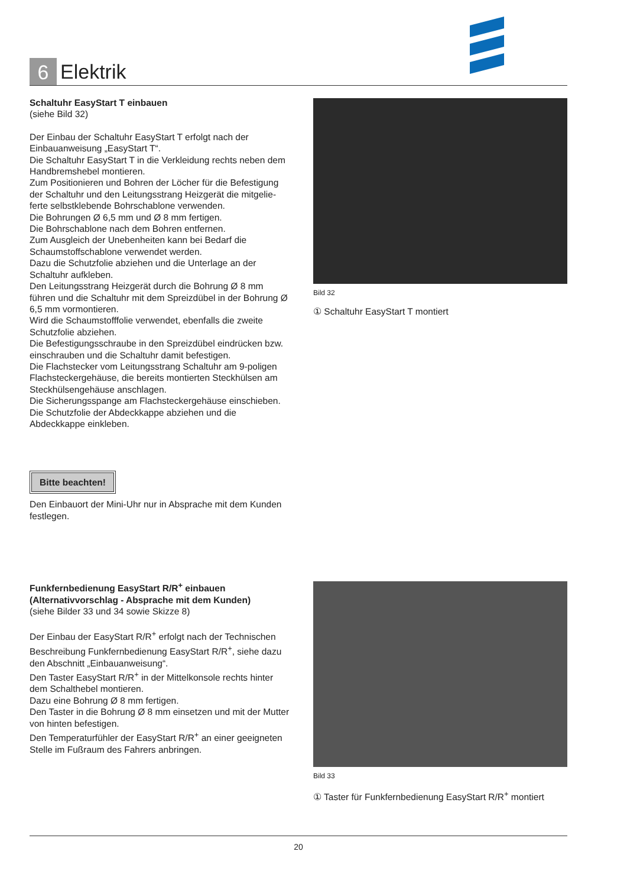6
Elektrik
Schaltuhr EasyStart T einbauen
(siehe Bild 32)
Der Einbau der Schaltuhr EasyStart T erfolgt nach der Einbauanweisung „EasyStart T“.
Die Schaltuhr EasyStart T in die Verkleidung rechts neben dem Handbremshebel montieren.
Zum Positionieren und Bohren der Löcher für die Befestigung der Schaltuhr und den Leitungsstrang Heizgerät die mitgelie­ferte selbstklebende Bohrschablone verwenden.
Die Bohrungen Ø 6,5 mm und Ø 8 mm fertigen.
Die Bohrschablone nach dem Bohren entfernen.
Zum Ausgleich der Unebenheiten kann bei Bedarf die Schaumstoffschablone verwendet werden.
Dazu die Schutzfolie abziehen und die Unterlage an der Schaltuhr aufkleben.
Den Leitungsstrang Heizgerät durch die Bohrung Ø 8 mm führen und die Schaltuhr mit dem Spreizdübel in der Bohrung Ø 6,5 mm vormontieren.
Wird die Schaumstofffolie verwendet, ebenfalls die zweite Schutzfolie abziehen.
Die Befestigungsschraube in den Spreizdübel eindrücken bzw. einschrauben und die Schaltuhr damit befestigen.
Die Flachstecker vom Leitungsstrang Schaltuhr am 9-poligen Flachsteckergehäuse, die bereits montierten Steckhülsen am Steckhülsengehäuse anschlagen.
Die Sicherungsspange am Flachsteckergehäuse einschieben.
Die Schutzfolie der Abdeckkappe abziehen und die Abdeckkappe einkleben.
Bitte beachten!
Den Einbauort der Mini-Uhr nur in Absprache mit dem Kunden festlegen.
Funkfernbedienung EasyStart R/R<sup>+</sup> einbauen
(Alternativvorschlag - Absprache mit dem Kunden)
(siehe Bilder 33 und 34 sowie Skizze 8)
Der Einbau der EasyStart R/R<sup>+</sup> erfolgt nach der Technischen Beschreibung Funkfernbedienung EasyStart R/R<sup>+</sup>, siehe dazu den Abschnitt „Einbauanweisung“.
Den Taster EasyStart R/R<sup>+</sup> in der Mittelkonsole rechts hinter dem Schalthebel montieren.
Dazu eine Bohrung Ø 8 mm fertigen.
Den Taster in die Bohrung Ø 8 mm einsetzen und mit der Mutter von hinten befestigen.
Den Temperaturfühler der EasyStart R/R<sup>+</sup> an einer geeigneten Stelle im Fußraum des Fahrers anbringen.
Bild 32
① Schaltuhr EasyStart T montiert
Bild 33
① Taster für Funkfernbedienung EasyStart R/R<sup>+</sup> montiert
20